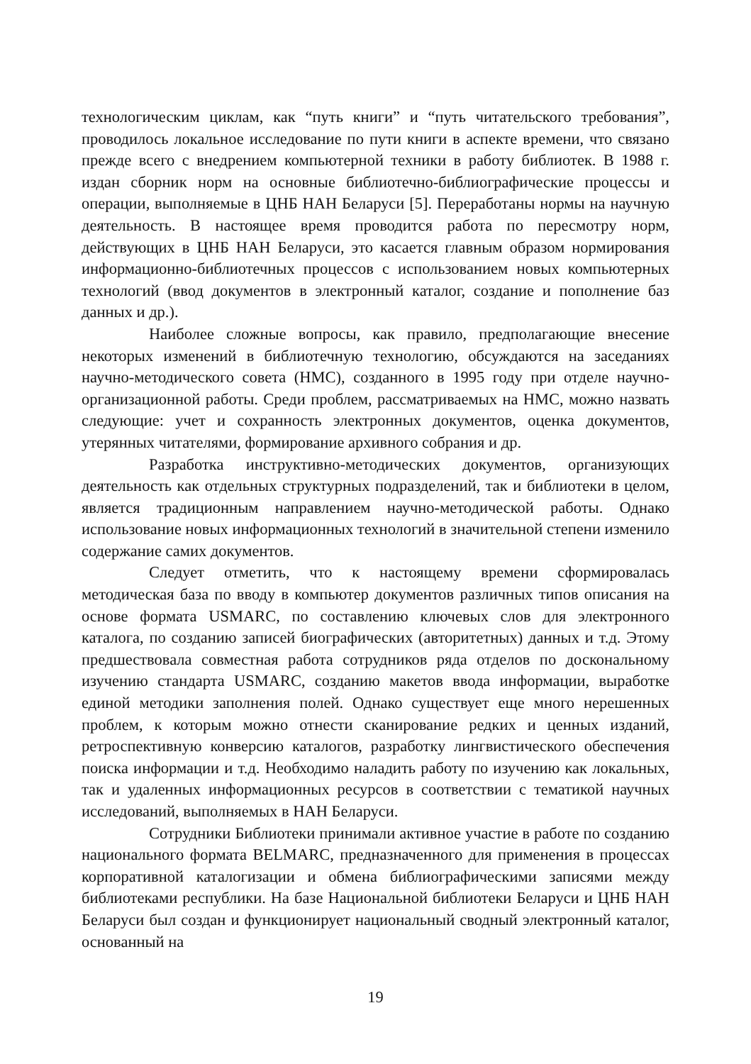технологическим циклам, как “путь книги” и “путь читательского требования”, проводилось локальное исследование по пути книги в аспекте времени, что связано прежде всего с внедрением компьютерной техники в работу библиотек. В 1988 г. издан сборник норм на основные библиотечно-библиографические процессы и операции, выполняемые в ЦНБ НАН Беларуси [5]. Переработаны нормы на научную деятельность. В настоящее время проводится работа по пересмотру норм, действующих в ЦНБ НАН Беларуси, это касается главным образом нормирования информационно-библиотечных процессов с использованием новых компьютерных технологий (ввод документов в электронный каталог, создание и пополнение баз данных и др.).
Наиболее сложные вопросы, как правило, предполагающие внесение некоторых изменений в библиотечную технологию, обсуждаются на заседаниях научно-методического совета (НМС), созданного в 1995 году при отделе научно-организационной работы. Среди проблем, рассматриваемых на НМС, можно назвать следующие: учет и сохранность электронных документов, оценка документов, утерянных читателями, формирование архивного собрания и др.
Разработка инструктивно-методических документов, организующих деятельность как отдельных структурных подразделений, так и библиотеки в целом, является традиционным направлением научно-методической работы. Однако использование новых информационных технологий в значительной степени изменило содержание самих документов.
Следует отметить, что к настоящему времени сформировалась методическая база по вводу в компьютер документов различных типов описания на основе формата USMARC, по составлению ключевых слов для электронного каталога, по созданию записей биографических (авторитетных) данных и т.д. Этому предшествовала совместная работа сотрудников ряда отделов по доскональному изучению стандарта USMARC, созданию макетов ввода информации, выработке единой методики заполнения полей. Однако существует еще много нерешенных проблем, к которым можно отнести сканирование редких и ценных изданий, ретроспективную конверсию каталогов, разработку лингвистического обеспечения поиска информации и т.д. Необходимо наладить работу по изучению как локальных, так и удаленных информационных ресурсов в соответствии с тематикой научных исследований, выполняемых в НАН Беларуси.
Сотрудники Библиотеки принимали активное участие в работе по созданию национального формата BELMARC, предназначенного для применения в процессах корпоративной каталогизации и обмена библиографическими записями между библиотеками республики. На базе Национальной библиотеки Беларуси и ЦНБ НАН Беларуси был создан и функционирует национальный сводный электронный каталог, основанный на
19